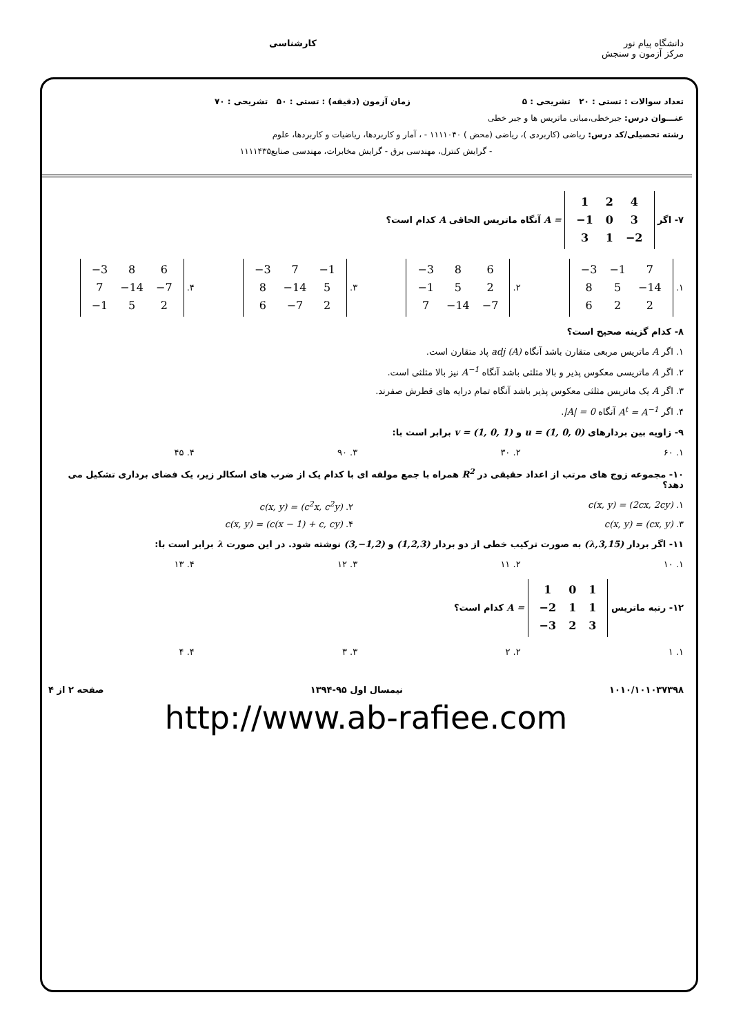دانشگاه پیام نور
مرکز آزمون و سنجش
کارشناسی
تعداد سوالات : تستی : ۲۰ تشریحی : ۵ زمان آزمون (دقیقه) : تستی : ۵۰ تشریحی : ۷۰
عنـــوان درس: جبرخطی،مبانی ماتریس ها و جبر خطی
رشته تحصیلی/کد درس: ریاضی (کاربردی )، ریاضی (محض ) ۱۱۱۱۰۴۰ - ، آمار و کاربردها، ریاضیات و کاربردها، علوم
- گرایش کنترل، مهندسی برق - گرایش مخابرات، مهندسی صنایع۱۱۱۱۴۳۵
۷- اگر
| 1 | 2 | 4 |
| −1 | 0 | 3 |
| 3 | 1 | −2 |
A = آنگاه ماتریس الحاقی A کدام است؟
۱.
| −3 | −1 | 7 |
| 8 | 5 | −14 |
| 6 | 2 | 2 |
۲.
| −3 | 8 | 6 |
| −1 | 5 | 2 |
| 7 | −14 | −7 |
۳.
| −3 | 7 | −1 |
| 8 | −14 | 5 |
| 6 | −7 | 2 |
۴.
| −3 | 8 | 6 |
| 7 | −14 | −7 |
| −1 | 5 | 2 |
۸- کدام گزینه صحیح است؟
۱. اگر A ماتریس مربعی متقارن باشد آنگاه adj (A) پاد متقارن است.
۲. اگر A ماتریسی معکوس پذیر و بالا مثلثی باشد آنگاه A<sup>−1</sup> نیز بالا مثلثی است.
۳. اگر A یک ماتریس مثلثی معکوس پذیر باشد آنگاه تمام درایه های قطرش صفرند.
۴. اگر A<sup>t</sup> = A<sup>−1</sup> آنگاه |A| = 0.
۹- زاویه بین بردارهای u = (1, 0, 0) و v = (1, 0, 1) برابر است با:
۱. ۶۰ ۲. ۳۰ ۳. ۹۰ ۴. ۴۵
۱۰- مجموعه زوج های مرتب از اعداد حقیقی در R<sup>2</sup> همراه با جمع مولفه ای با کدام یک از ضرب های اسکالر زیر، یک فضای برداری تشکیل می دهد؟
۱. c(x, y) = (2cx, 2cy) ۲. c(x, y) = (c<sup>2</sup>x, c<sup>2</sup>y)
۳. c(x, y) = (cx, y) ۴. c(x, y) = (c(x − 1) + c, cy)
۱۱- اگر بردار (λ,3,15) به صورت ترکیب خطی از دو بردار (1,2,3) و (3,−1,2) نوشته شود. در این صورت λ برابر است با:
۱. ۱۰ ۲. ۱۱ ۳. ۱۲ ۴. ۱۳
۱۲- رتبه ماتریس
| 1 | 0 | 1 |
| −2 | 1 | 1 |
| −3 | 2 | 3 |
A = کدام است؟
۱. ۱ ۲. ۲ ۳. ۳ ۴. ۴
۱۰۱۰/۱۰۱۰۳۷۳۹۸ نیمسال اول ۹۵-۱۳۹۴ صفحه ۲ از ۴
http://www.ab-rafiee.com